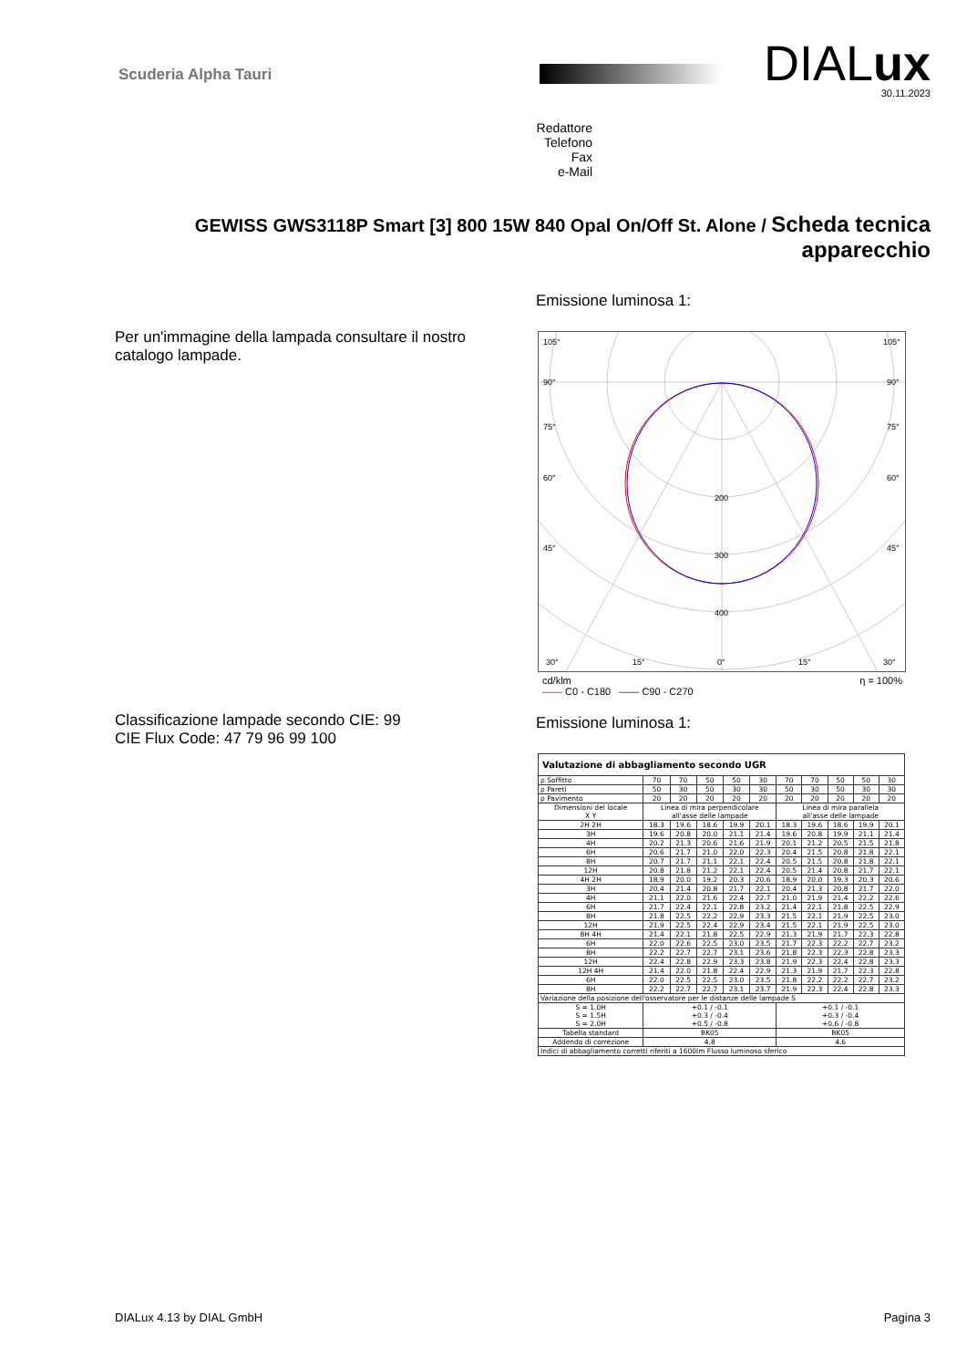Scuderia Alpha Tauri
DIALux
30.11.2023
Redattore
Telefono
Fax
e-Mail
GEWISS GWS3118P Smart [3] 800 15W 840 Opal On/Off St. Alone / Scheda tecnica apparecchio
Emissione luminosa 1:
Per un'immagine della lampada consultare il nostro
catalogo lampade.
105°
105°
90°
90°
75°
75°
60°
60°
45°
45°
200
300
400
30°
15°
0°
15°
30°
cd/klm η = 100%
—— C0 - C180 —— C90 - C270
Classificazione lampade secondo CIE: 99
CIE Flux Code: 47 79 96 99 100
Emissione luminosa 1:
| Valutazione di abbagliamento secondo UGR | | | | | | | | | | |
| --- | --- | --- | --- | --- | --- | --- | --- | --- | --- | --- |
| ρ Soffitto | 70 | 70 | 50 | 50 | 30 | 70 | 70 | 50 | 50 | 30 |
| ρ Pareti | 50 | 30 | 50 | 30 | 30 | 50 | 30 | 50 | 30 | 30 |
| ρ Pavimento | 20 | 20 | 20 | 20 | 20 | 20 | 20 | 20 | 20 | 20 |
| Dimensioni del locale X Y | Linea di mira perpendicolare all'asse delle lampade | | | | | Linea di mira parallela all'asse delle lampade | | | | |
| 2H 2H | 18.3 | 19.6 | 18.6 | 19.9 | 20.1 | 18.3 | 19.6 | 18.6 | 19.9 | 20.1 |
| 3H | 19.6 | 20.8 | 20.0 | 21.1 | 21.4 | 19.6 | 20.8 | 19.9 | 21.1 | 21.4 |
| 4H | 20.2 | 21.3 | 20.6 | 21.6 | 21.9 | 20.1 | 21.2 | 20.5 | 21.5 | 21.8 |
| 6H | 20.6 | 21.7 | 21.0 | 22.0 | 22.3 | 20.4 | 21.5 | 20.8 | 21.8 | 22.1 |
| 8H | 20.7 | 21.7 | 21.1 | 22.1 | 22.4 | 20.5 | 21.5 | 20.8 | 21.8 | 22.1 |
| 12H | 20.8 | 21.8 | 21.2 | 22.1 | 22.4 | 20.5 | 21.4 | 20.8 | 21.7 | 22.1 |
| 4H 2H | 18.9 | 20.0 | 19.2 | 20.3 | 20.6 | 18.9 | 20.0 | 19.3 | 20.3 | 20.6 |
| 3H | 20.4 | 21.4 | 20.8 | 21.7 | 22.1 | 20.4 | 21.3 | 20.8 | 21.7 | 22.0 |
| 4H | 21.1 | 22.0 | 21.6 | 22.4 | 22.7 | 21.0 | 21.9 | 21.4 | 22.2 | 22.6 |
| 6H | 21.7 | 22.4 | 22.1 | 22.8 | 23.2 | 21.4 | 22.1 | 21.8 | 22.5 | 22.9 |
| 8H | 21.8 | 22.5 | 22.2 | 22.9 | 23.3 | 21.5 | 22.1 | 21.9 | 22.5 | 23.0 |
| 12H | 21.9 | 22.5 | 22.4 | 22.9 | 23.4 | 21.5 | 22.1 | 21.9 | 22.5 | 23.0 |
| 8H 4H | 21.4 | 22.1 | 21.8 | 22.5 | 22.9 | 21.3 | 21.9 | 21.7 | 22.3 | 22.8 |
| 6H | 22.0 | 22.6 | 22.5 | 23.0 | 23.5 | 21.7 | 22.3 | 22.2 | 22.7 | 23.2 |
| 8H | 22.2 | 22.7 | 22.7 | 23.1 | 23.6 | 21.8 | 22.3 | 22.3 | 22.8 | 23.3 |
| 12H | 22.4 | 22.8 | 22.9 | 23.3 | 23.8 | 21.9 | 22.3 | 22.4 | 22.8 | 23.3 |
| 12H 4H | 21.4 | 22.0 | 21.8 | 22.4 | 22.9 | 21.3 | 21.9 | 21.7 | 22.3 | 22.8 |
| 6H | 22.0 | 22.5 | 22.5 | 23.0 | 23.5 | 21.8 | 22.2 | 22.2 | 22.7 | 23.2 |
| 8H | 22.2 | 22.7 | 22.7 | 23.1 | 23.7 | 21.9 | 22.3 | 22.4 | 22.8 | 23.3 |
| Variazione della posizione dell'osservatore per le distanze delle lampade S | | | | | | | | | | |
| S = 1.0H S = 1.5H S = 2.0H | +0.1 / -0.1 +0.3 / -0.4 +0.5 / -0.8 | | | | | +0.1 / -0.1 +0.3 / -0.4 +0.6 / -0.8 | | | | |
| Tabella standard | BK05 | | | | | BK05 | | | | |
| Addendo di correzione | 4.8 | | | | | 4.6 | | | | |
| Indici di abbagliamento corretti riferiti a 1600lm Flusso luminoso sferico | | | | | | | | | | |
DIALux 4.13 by DIAL GmbH Pagina 3